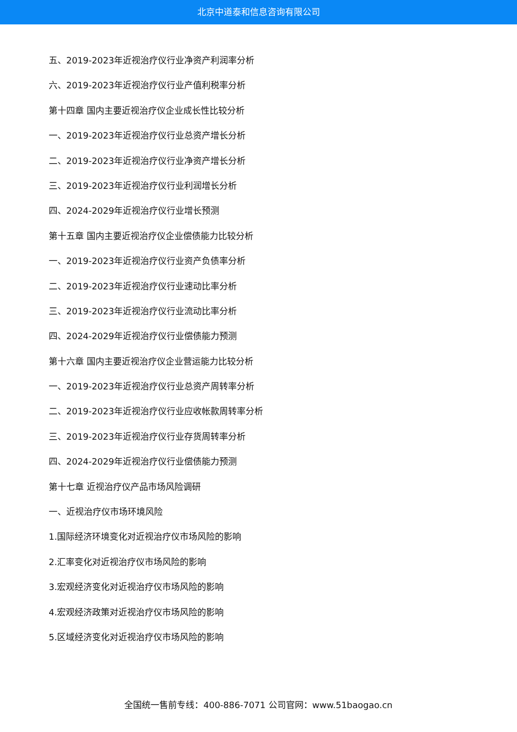北京中道泰和信息咨询有限公司
五、2019-2023年近视治疗仪行业净资产利润率分析
六、2019-2023年近视治疗仪行业产值利税率分析
第十四章 国内主要近视治疗仪企业成长性比较分析
一、2019-2023年近视治疗仪行业总资产增长分析
二、2019-2023年近视治疗仪行业净资产增长分析
三、2019-2023年近视治疗仪行业利润增长分析
四、2024-2029年近视治疗仪行业增长预测
第十五章 国内主要近视治疗仪企业偿债能力比较分析
一、2019-2023年近视治疗仪行业资产负债率分析
二、2019-2023年近视治疗仪行业速动比率分析
三、2019-2023年近视治疗仪行业流动比率分析
四、2024-2029年近视治疗仪行业偿债能力预测
第十六章 国内主要近视治疗仪企业营运能力比较分析
一、2019-2023年近视治疗仪行业总资产周转率分析
二、2019-2023年近视治疗仪行业应收帐款周转率分析
三、2019-2023年近视治疗仪行业存货周转率分析
四、2024-2029年近视治疗仪行业偿债能力预测
第十七章 近视治疗仪产品市场风险调研
一、近视治疗仪市场环境风险
1.国际经济环境变化对近视治疗仪市场风险的影响
2.汇率变化对近视治疗仪市场风险的影响
3.宏观经济变化对近视治疗仪市场风险的影响
4.宏观经济政策对近视治疗仪市场风险的影响
5.区域经济变化对近视治疗仪市场风险的影响
全国统一售前专线：400-886-7071 公司官网：www.51baogao.cn